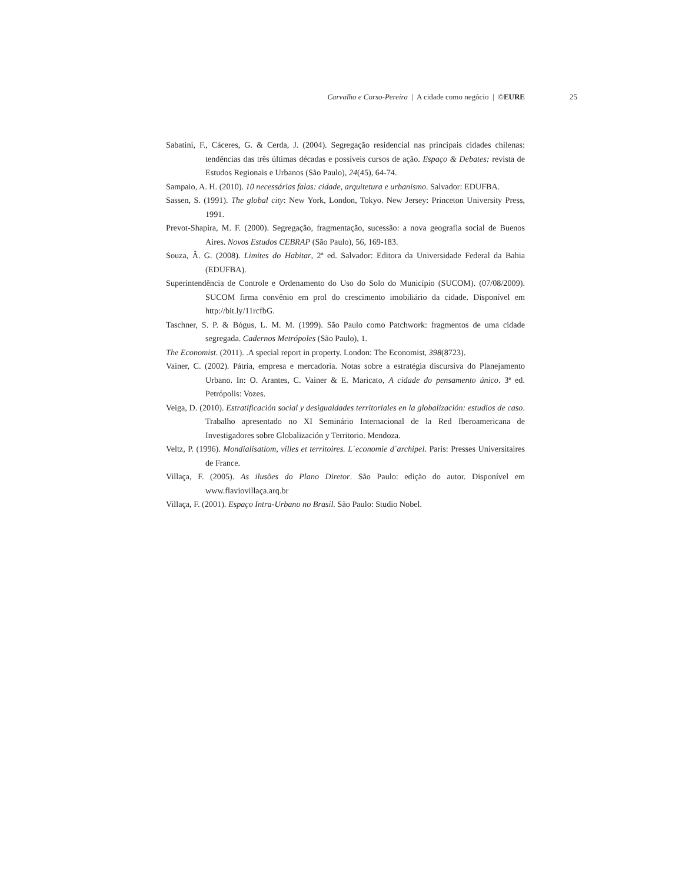Carvalho e Corso-Pereira | A cidade como negócio | ©EURE 25
Sabatini, F., Cáceres, G. & Cerda, J. (2004). Segregação residencial nas principais cidades chilenas: tendências das três últimas décadas e possíveis cursos de ação. Espaço & Debates: revista de Estudos Regionais e Urbanos (São Paulo), 24(45), 64-74.
Sampaio, A. H. (2010). 10 necessárias falas: cidade, arquitetura e urbanismo. Salvador: EDUFBA.
Sassen, S. (1991). The global city: New York, London, Tokyo. New Jersey: Princeton University Press, 1991.
Prevot-Shapira, M. F. (2000). Segregação, fragmentação, sucessão: a nova geografia social de Buenos Aires. Novos Estudos CEBRAP (São Paulo), 56, 169-183.
Souza, Â. G. (2008). Limites do Habitar, 2ª ed. Salvador: Editora da Universidade Federal da Bahia (EDUFBA).
Superintendência de Controle e Ordenamento do Uso do Solo do Município (SUCOM). (07/08/2009). SUCOM firma convênio em prol do crescimento imobiliário da cidade. Disponível em http://bit.ly/11rcfbG.
Taschner, S. P. & Bógus, L. M. M. (1999). São Paulo como Patchwork: fragmentos de uma cidade segregada. Cadernos Metrópoles (São Paulo), 1.
The Economist. (2011). .A special report in property. London: The Economist, 398(8723).
Vainer, C. (2002). Pátria, empresa e mercadoria. Notas sobre a estratégia discursiva do Planejamento Urbano. In: O. Arantes, C. Vainer & E. Maricato, A cidade do pensamento único. 3ª ed. Petrópolis: Vozes.
Veiga, D. (2010). Estratificación social y desigualdades territoriales en la globalización: estudios de caso. Trabalho apresentado no XI Seminário Internacional de la Red Iberoamericana de Investigadores sobre Globalización y Territorio. Mendoza.
Veltz, P. (1996). Mondialisatiom, villes et territoires. L´economie d´archipel. Paris: Presses Universitaires de France.
Villaça, F. (2005). As ilusões do Plano Diretor. São Paulo: edição do autor. Disponível em www.flaviovillaça.arq.br
Villaça, F. (2001). Espaço Intra-Urbano no Brasil. São Paulo: Studio Nobel.